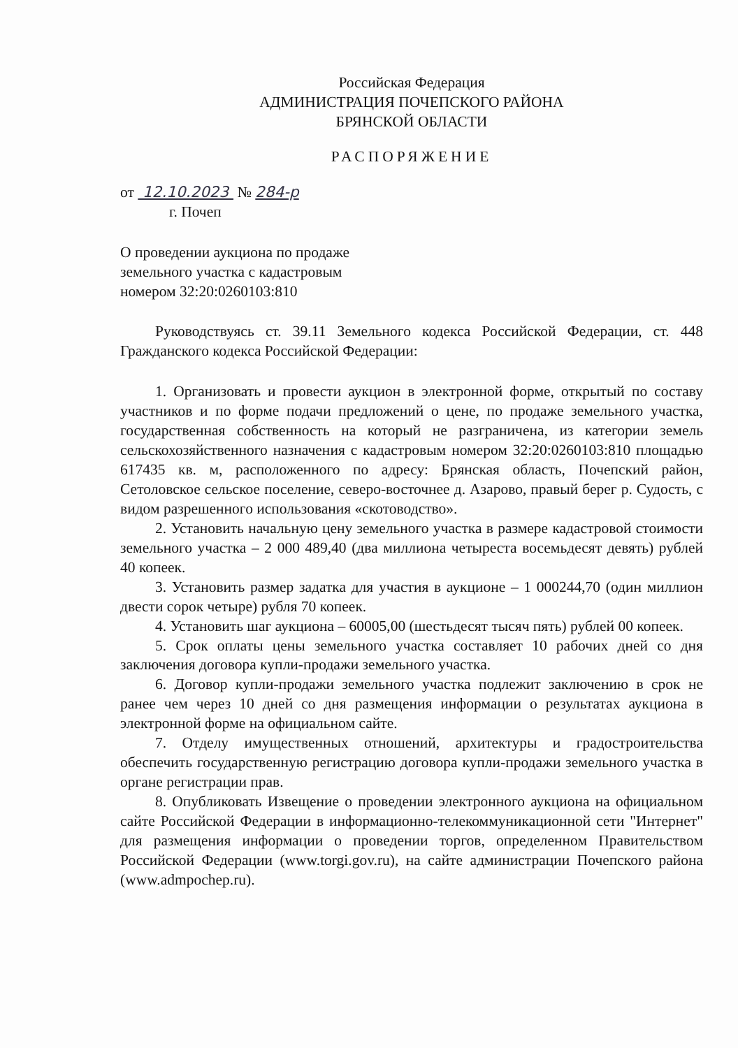Российская Федерация
АДМИНИСТРАЦИЯ ПОЧЕПСКОГО РАЙОНА
БРЯНСКОЙ ОБЛАСТИ
РАСПОРЯЖЕНИЕ
от 12.10.2023 № 284-р
г. Почеп
О проведении аукциона по продаже
земельного участка с кадастровым
номером 32:20:0260103:810
Руководствуясь ст. 39.11 Земельного кодекса Российской Федерации, ст. 448 Гражданского кодекса Российской Федерации:
1. Организовать и провести аукцион в электронной форме, открытый по составу участников и по форме подачи предложений о цене, по продаже земельного участка, государственная собственность на который не разграничена, из категории земель сельскохозяйственного назначения с кадастровым номером 32:20:0260103:810 площадью 617435 кв. м, расположенного по адресу: Брянская область, Почепский район, Сетоловское сельское поселение, северо-восточнее д. Азарово, правый берег р. Судость, с видом разрешенного использования «скотоводство».
2. Установить начальную цену земельного участка в размере кадастровой стоимости земельного участка – 2 000 489,40 (два миллиона четыреста восемьдесят девять) рублей 40 копеек.
3. Установить размер задатка для участия в аукционе – 1 000244,70 (один миллион двести сорок четыре) рубля 70 копеек.
4. Установить шаг аукциона – 60005,00 (шестьдесят тысяч пять) рублей 00 копеек.
5. Срок оплаты цены земельного участка составляет 10 рабочих дней со дня заключения договора купли-продажи земельного участка.
6. Договор купли-продажи земельного участка подлежит заключению в срок не ранее чем через 10 дней со дня размещения информации о результатах аукциона в электронной форме на официальном сайте.
7. Отделу имущественных отношений, архитектуры и градостроительства обеспечить государственную регистрацию договора купли-продажи земельного участка в органе регистрации прав.
8. Опубликовать Извещение о проведении электронного аукциона на официальном сайте Российской Федерации в информационно-телекоммуникационной сети "Интернет" для размещения информации о проведении торгов, определенном Правительством Российской Федерации (www.torgi.gov.ru), на сайте администрации Почепского района (www.admpochep.ru).